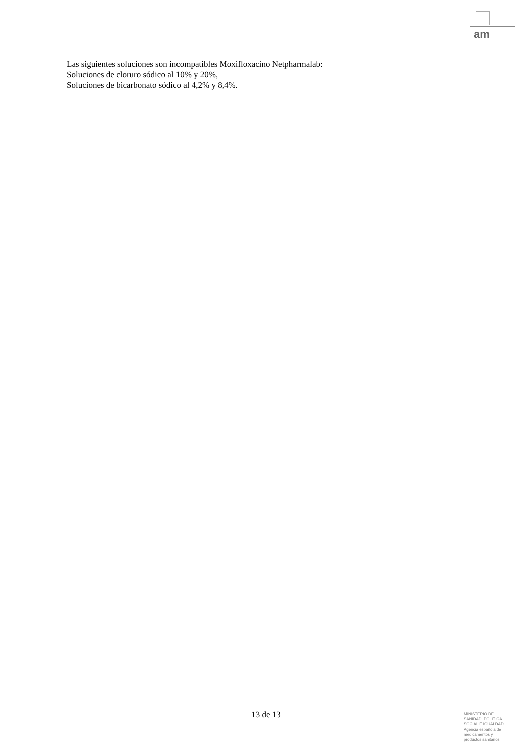am
Las siguientes soluciones son incompatibles Moxifloxacino Netpharmalab:
Soluciones de cloruro sódico al 10% y 20%,
Soluciones de bicarbonato sódico al 4,2% y 8,4%.
13 de 13
MINISTERIO DE
SANIDAD, POLITICA
SOCIAL E IGUALDAD
Agencia española de
medicamentos y
productos sanitarios